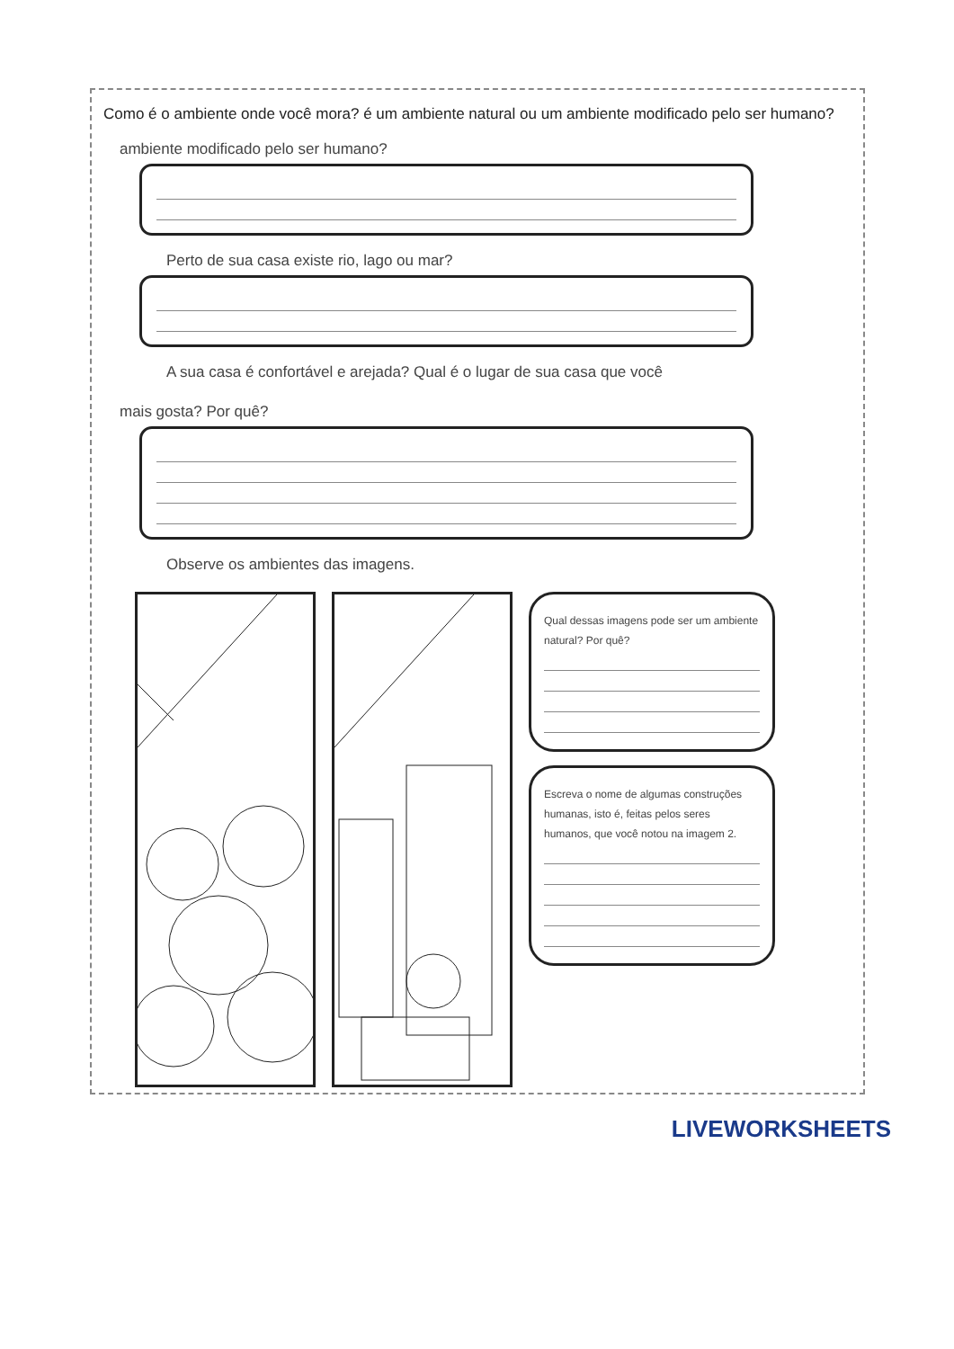Como é o ambiente onde você mora? é um ambiente natural ou um ambiente modificado pelo ser humano?
ambiente modificado pelo ser humano?
Perto de sua casa existe rio, lago ou mar?
A sua casa é confortável e arejada? Qual é o lugar de sua casa que você
mais gosta? Por quê?
Observe os ambientes das imagens.
Qual dessas imagens pode ser um ambiente natural? Por quê?
Escreva o nome de algumas construções humanas, isto é, feitas pelos seres humanos, que você notou na imagem 2.
LIVEWORKSHEETS